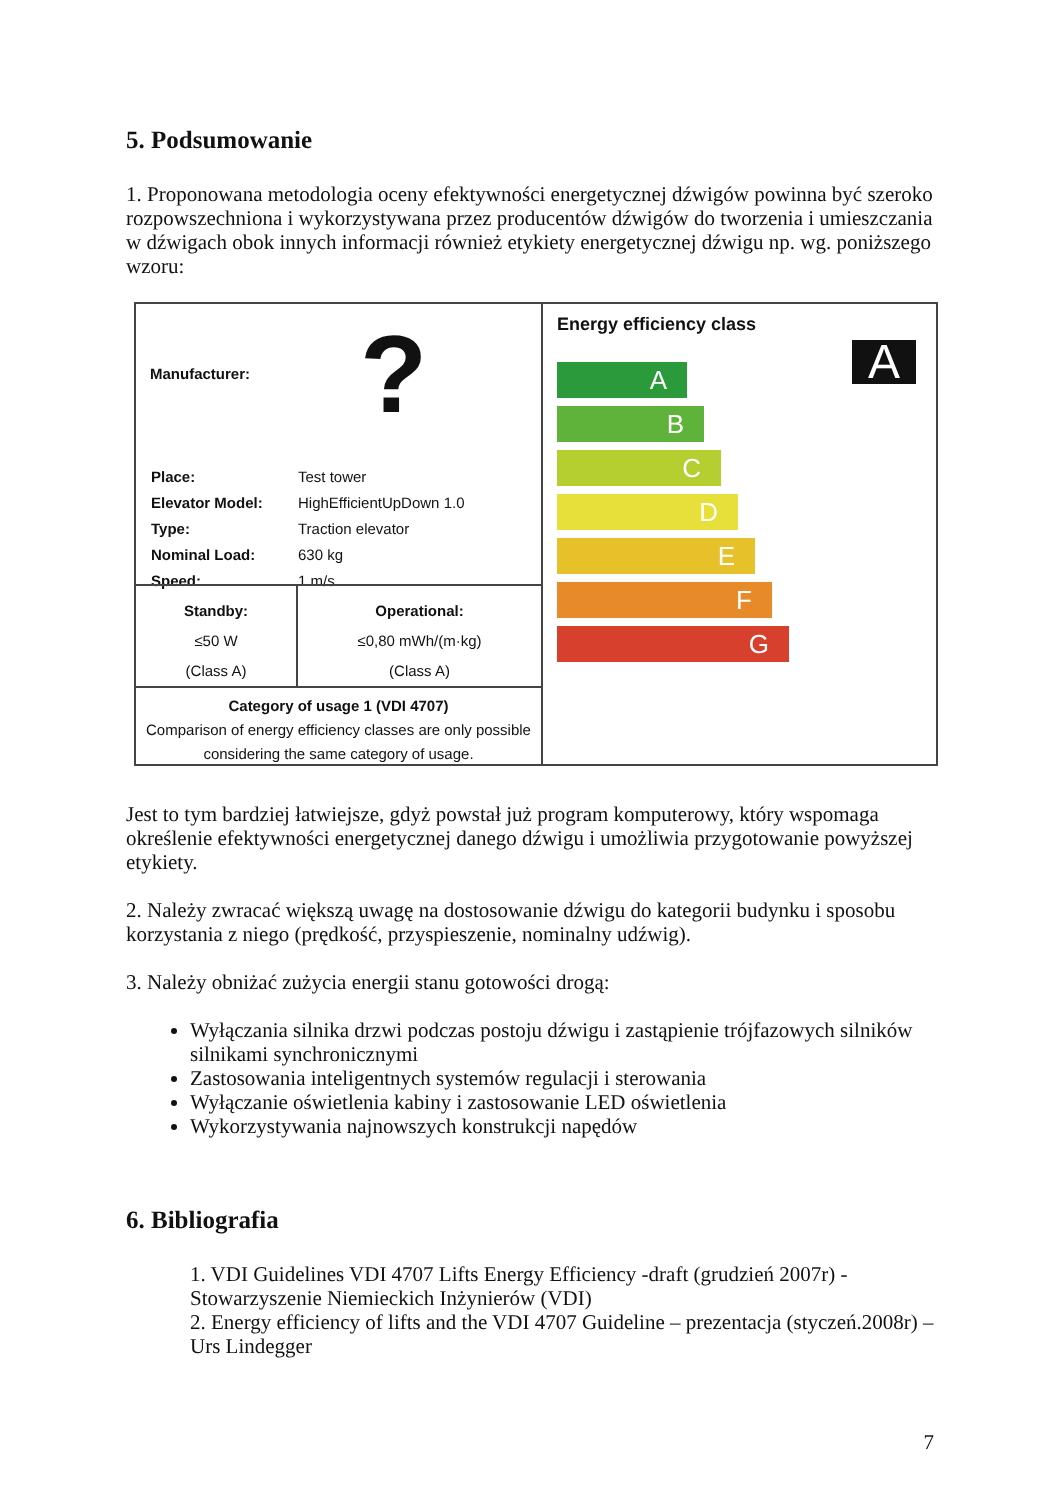5. Podsumowanie
1. Proponowana metodologia oceny efektywności energetycznej dźwigów powinna być szeroko rozpowszechniona i wykorzystywana przez producentów dźwigów do tworzenia i umieszczania w dźwigach obok innych informacji również etykiety energetycznej dźwigu np. wg. poniższego wzoru:
Manufacturer: ?
| Place: | Test tower |
| Elevator Model: | HighEfficientUpDown 1.0 |
| Type: | Traction elevator |
| Nominal Load: | 630 kg |
| Speed: | 1 m/s |
Standby:
≤50 W
(Class A)
Operational:
≤0,80 mWh/(m·kg)
(Class A)
Category of usage 1 (VDI 4707)
Comparison of energy efficiency classes are only possible considering the same category of usage.
Energy efficiency class
A
A
B
C
D
E
F
G
Jest to tym bardziej łatwiejsze, gdyż powstał już program komputerowy, który wspomaga określenie efektywności energetycznej danego dźwigu i umożliwia przygotowanie powyższej etykiety.
2. Należy zwracać większą uwagę na dostosowanie dźwigu do kategorii budynku i sposobu korzystania z niego (prędkość, przyspieszenie, nominalny udźwig).
3. Należy obniżać zużycia energii stanu gotowości drogą:
Wyłączania silnika drzwi podczas postoju dźwigu i zastąpienie trójfazowych silników silnikami synchronicznymi
Zastosowania inteligentnych systemów regulacji i sterowania
Wyłączanie oświetlenia kabiny i zastosowanie LED oświetlenia
Wykorzystywania najnowszych konstrukcji napędów
6. Bibliografia
1. VDI Guidelines VDI 4707 Lifts Energy Efficiency -draft (grudzień 2007r) - Stowarzyszenie Niemieckich Inżynierów (VDI)
2. Energy efficiency of lifts and the VDI 4707 Guideline – prezentacja (styczeń.2008r) – Urs Lindegger
7